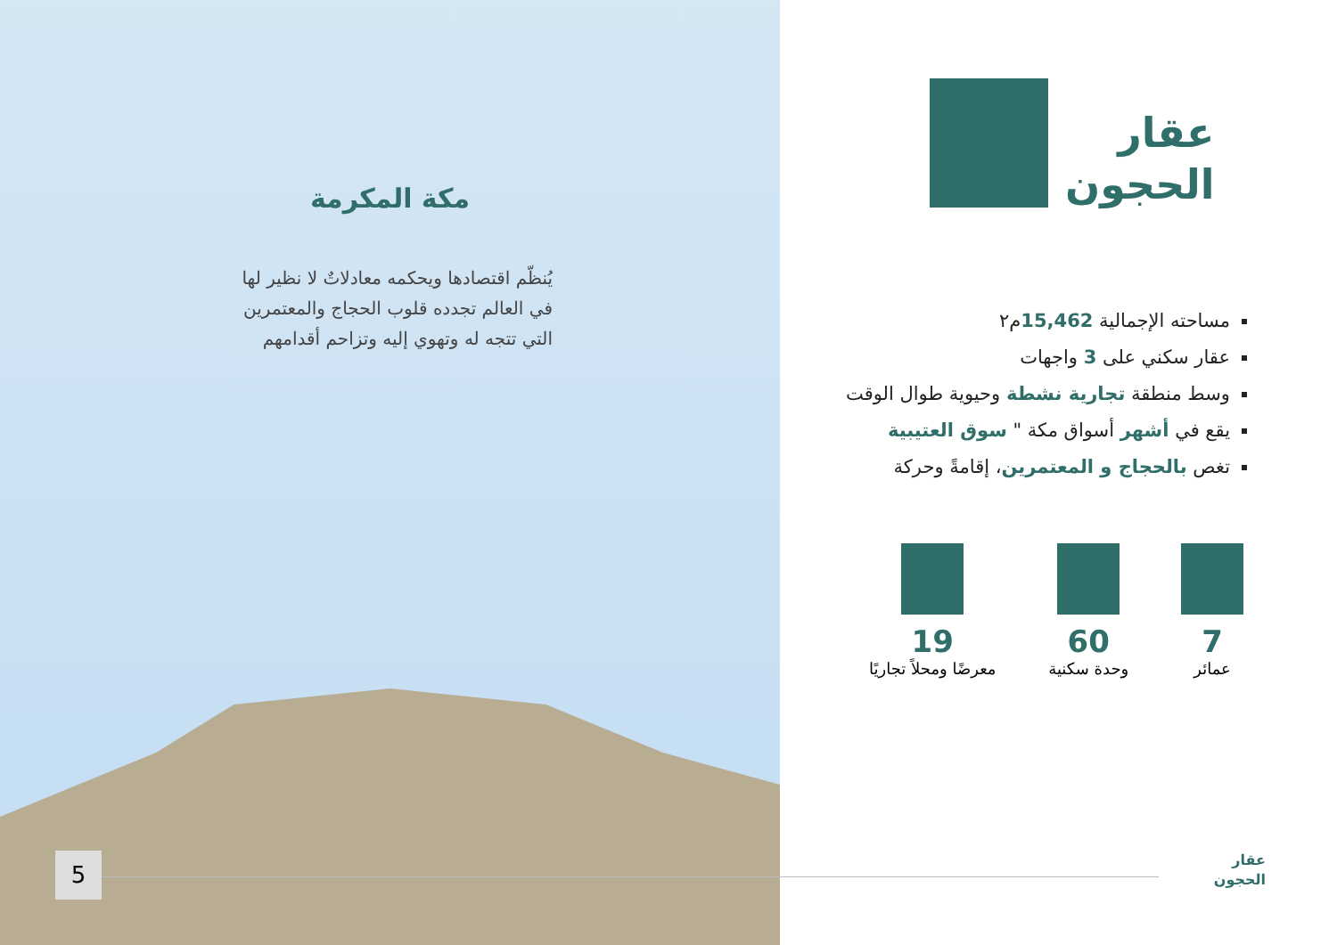مكة المكرمة
يُنظّم اقتصادها ويحكمه معادلاتٌ لا نظير لها في العالم تجدده قلوب الحجاج والمعتمرين التي تتجه له وتهوي إليه وتزاحم أقدامهم
عقار
الحجون
مساحته الإجمالية 15,462م٢
عقار سكني على 3 واجهات
وسط منطقة تجارية نشطة وحيوية طوال الوقت
يقع في أشهر أسواق مكة " سوق العتيبية
تغص بالحجاج و المعتمرين، إقامةً وحركة
7
عمائر
60
وحدة سكنية
19
معرضًا ومحلاً تجاريًا
عقار
الحجون
5